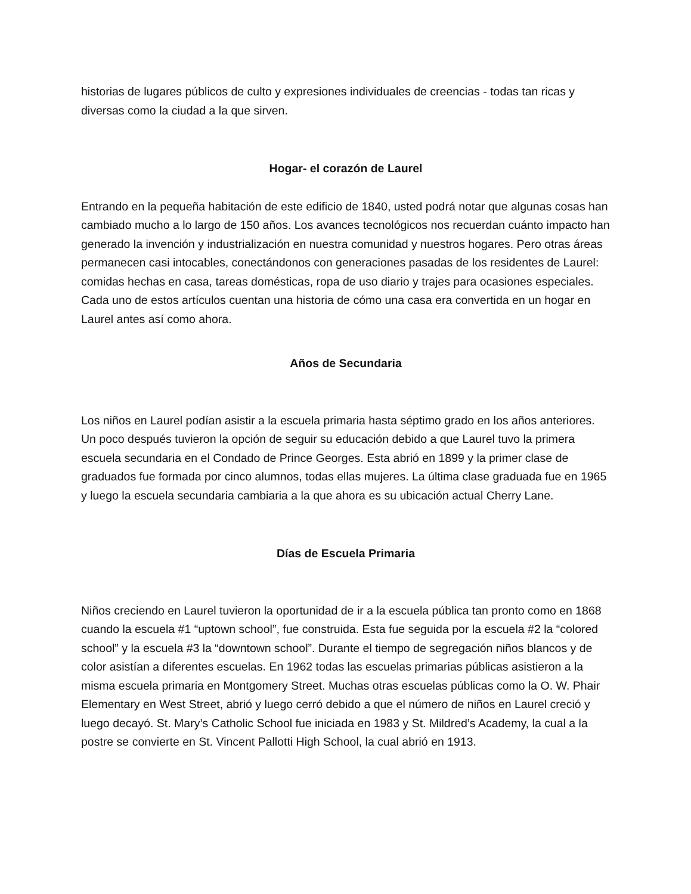historias de lugares públicos de culto y expresiones individuales de creencias - todas tan ricas y diversas como la ciudad a la que sirven.
Hogar- el corazón de Laurel
Entrando en la pequeña habitación de este edificio de 1840, usted podrá notar que algunas cosas han cambiado mucho a lo largo de 150 años. Los avances tecnológicos nos recuerdan cuánto impacto han generado la invención y industrialización en nuestra comunidad y nuestros hogares. Pero otras áreas permanecen casi intocables, conectándonos con generaciones pasadas de los residentes de Laurel: comidas hechas en casa, tareas domésticas, ropa de uso diario y trajes para ocasiones especiales. Cada uno de estos artículos cuentan una historia de cómo una casa era convertida en un hogar en Laurel antes así como ahora.
Años de Secundaria
Los niños en Laurel podían asistir a la escuela primaria hasta séptimo grado en los años anteriores. Un poco después tuvieron la opción de seguir su educación debido a que Laurel tuvo la primera escuela secundaria en el Condado de Prince Georges. Esta abrió en 1899 y la primer clase de graduados fue formada por cinco alumnos, todas ellas mujeres. La última clase graduada fue en 1965 y luego la escuela secundaria cambiaria a la que ahora es su ubicación actual Cherry Lane.
Días de Escuela Primaria
Niños creciendo en Laurel tuvieron la oportunidad de ir a la escuela pública tan pronto como en 1868 cuando la escuela #1 “uptown school”, fue construida. Esta fue seguida por la escuela #2 la “colored school” y la escuela #3 la “downtown school”. Durante el tiempo de segregación niños blancos y de color asistían a diferentes escuelas. En 1962 todas las escuelas primarias públicas asistieron a la misma escuela primaria en Montgomery Street. Muchas otras escuelas públicas como la O. W. Phair Elementary en West Street, abrió y luego cerró debido a que el número de niños en Laurel creció y luego decayó. St. Mary’s Catholic School fue iniciada en 1983 y St. Mildred’s Academy, la cual a la postre se convierte en St. Vincent Pallotti High School, la cual abrió en 1913.